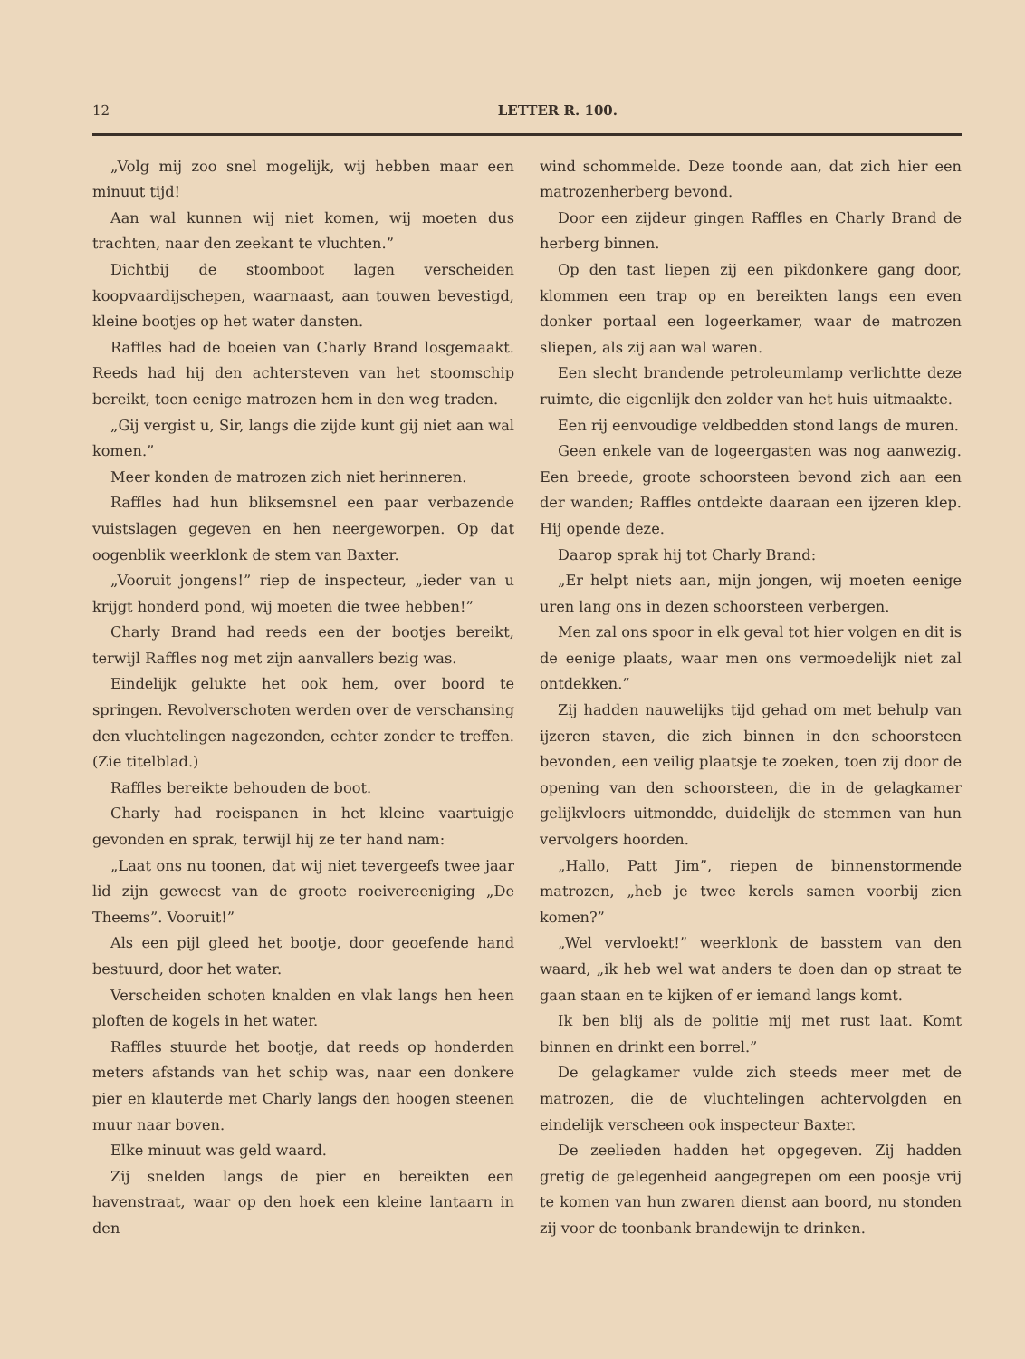12 LETTER R. 100.
„Volg mij zoo snel mogelijk, wij hebben maar een minuut tijd!
Aan wal kunnen wij niet komen, wij moeten dus trachten, naar den zeekant te vluchten.”
Dichtbij de stoomboot lagen verscheiden koopvaardijschepen, waarnaast, aan touwen bevestigd, kleine bootjes op het water dansten.
Raffles had de boeien van Charly Brand losgemaakt. Reeds had hij den achtersteven van het stoomschip bereikt, toen eenige matrozen hem in den weg traden.
„Gij vergist u, Sir, langs die zijde kunt gij niet aan wal komen.”
Meer konden de matrozen zich niet herinneren.
Raffles had hun bliksemsnel een paar verbazende vuistslagen gegeven en hen neergeworpen. Op dat oogenblik weerklonk de stem van Baxter.
„Vooruit jongens!” riep de inspecteur, „ieder van u krijgt honderd pond, wij moeten die twee hebben!”
Charly Brand had reeds een der bootjes bereikt, terwijl Raffles nog met zijn aanvallers bezig was.
Eindelijk gelukte het ook hem, over boord te springen. Revolverschoten werden over de verschansing den vluchtelingen nagezonden, echter zonder te treffen. (Zie titelblad.)
Raffles bereikte behouden de boot.
Charly had roeispanen in het kleine vaartuigje gevonden en sprak, terwijl hij ze ter hand nam:
„Laat ons nu toonen, dat wij niet tevergeefs twee jaar lid zijn geweest van de groote roeivereeniging „De Theems”. Vooruit!”
Als een pijl gleed het bootje, door geoefende hand bestuurd, door het water.
Verscheiden schoten knalden en vlak langs hen heen ploften de kogels in het water.
Raffles stuurde het bootje, dat reeds op honderden meters afstands van het schip was, naar een donkere pier en klauterde met Charly langs den hoogen steenen muur naar boven.
Elke minuut was geld waard.
Zij snelden langs de pier en bereikten een havenstraat, waar op den hoek een kleine lantaarn in den
wind schommelde. Deze toonde aan, dat zich hier een matrozenherberg bevond.
Door een zijdeur gingen Raffles en Charly Brand de herberg binnen.
Op den tast liepen zij een pikdonkere gang door, klommen een trap op en bereikten langs een even donker portaal een logeerkamer, waar de matrozen sliepen, als zij aan wal waren.
Een slecht brandende petroleumlamp verlichtte deze ruimte, die eigenlijk den zolder van het huis uitmaakte.
Een rij eenvoudige veldbedden stond langs de muren.
Geen enkele van de logeergasten was nog aanwezig. Een breede, groote schoorsteen bevond zich aan een der wanden; Raffles ontdekte daaraan een ijzeren klep. Hij opende deze.
Daarop sprak hij tot Charly Brand:
„Er helpt niets aan, mijn jongen, wij moeten eenige uren lang ons in dezen schoorsteen verbergen.
Men zal ons spoor in elk geval tot hier volgen en dit is de eenige plaats, waar men ons vermoedelijk niet zal ontdekken.”
Zij hadden nauwelijks tijd gehad om met behulp van ijzeren staven, die zich binnen in den schoorsteen bevonden, een veilig plaatsje te zoeken, toen zij door de opening van den schoorsteen, die in de gelagkamer gelijkvloers uitmondde, duidelijk de stemmen van hun vervolgers hoorden.
„Hallo, Patt Jim”, riepen de binnenstormende matrozen, „heb je twee kerels samen voorbij zien komen?”
„Wel vervloekt!” weerklonk de basstem van den waard, „ik heb wel wat anders te doen dan op straat te gaan staan en te kijken of er iemand langs komt.
Ik ben blij als de politie mij met rust laat. Komt binnen en drinkt een borrel.”
De gelagkamer vulde zich steeds meer met de matrozen, die de vluchtelingen achtervolgden en eindelijk verscheen ook inspecteur Baxter.
De zeelieden hadden het opgegeven. Zij hadden gretig de gelegenheid aangegrepen om een poosje vrij te komen van hun zwaren dienst aan boord, nu stonden zij voor de toonbank brandewijn te drinken.